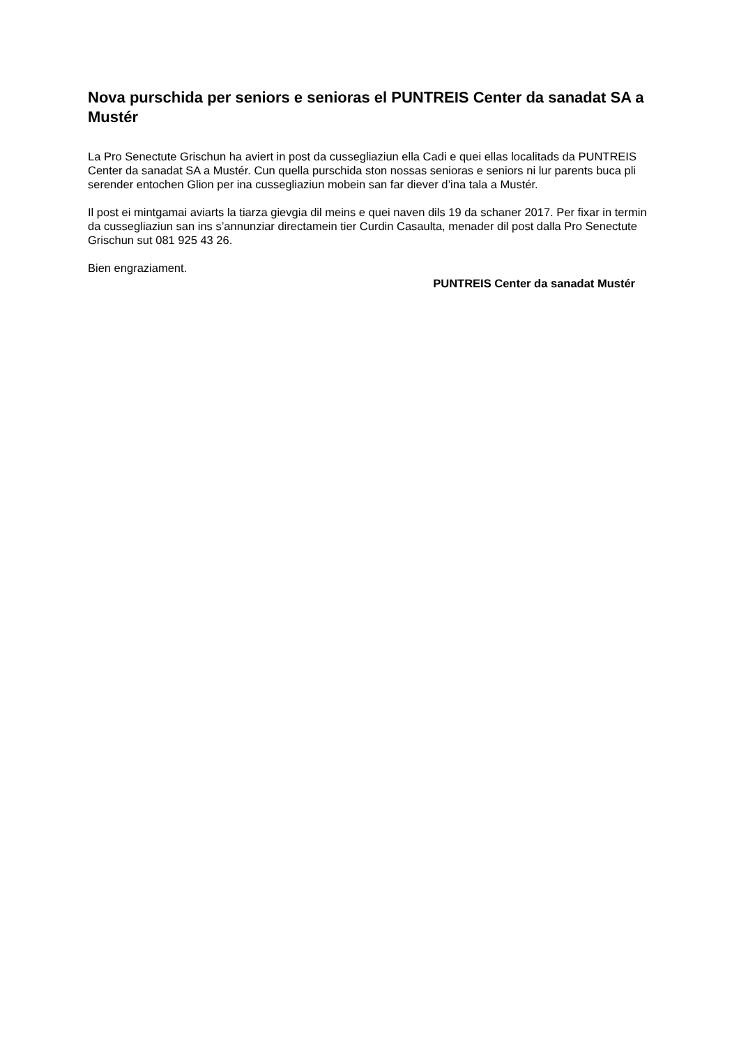Nova purschida per seniors e senioras el PUNTREIS Center da sanadat SA a Mustér
La Pro Senectute Grischun ha aviert in post da cussegliaziun ella Cadi e quei ellas localitads da PUNTREIS Center da sanadat SA a Mustér. Cun quella purschida ston nossas senioras e seniors ni lur parents buca pli serender entochen Glion per ina cussegliaziun mobein san far diever d’ina tala a Mustér.
Il post ei mintgamai aviarts la tiarza gievgia dil meins e quei naven dils 19 da schaner 2017. Per fixar in termin da cussegliaziun san ins s’annunziar directamein tier Curdin Casaulta, menader dil post dalla Pro Senectute Grischun sut 081 925 43 26.
Bien engraziament.
PUNTREIS Center da sanadat Mustér